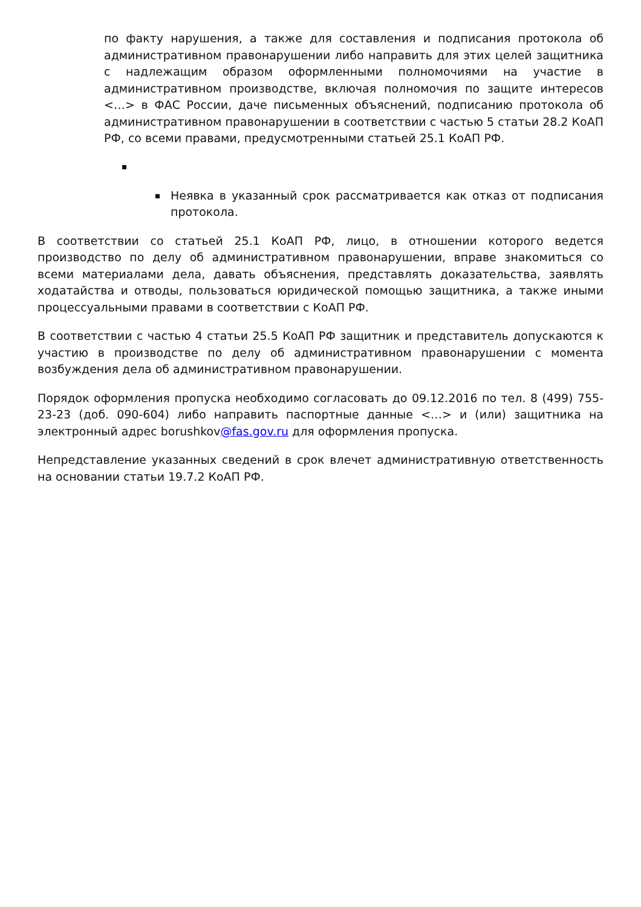по факту нарушения, а также для составления и подписания протокола об административном правонарушении либо направить для этих целей защитника с надлежащим образом оформленными полномочиями на участие в административном производстве, включая полномочия по защите интересов <…> в ФАС России, даче письменных объяснений, подписанию протокола об административном правонарушении в соответствии с частью 5 статьи 28.2 КоАП РФ, со всеми правами, предусмотренными статьей 25.1 КоАП РФ.
Неявка в указанный срок рассматривается как отказ от подписания протокола.
В соответствии со статьей 25.1 КоАП РФ, лицо, в отношении которого ведется производство по делу об административном правонарушении, вправе знакомиться со всеми материалами дела, давать объяснения, представлять доказательства, заявлять ходатайства и отводы, пользоваться юридической помощью защитника, а также иными процессуальными правами в соответствии с КоАП РФ.
В соответствии с частью 4 статьи 25.5 КоАП РФ защитник и представитель допускаются к участию в производстве по делу об административном правонарушении с момента возбуждения дела об административном правонарушении.
Порядок оформления пропуска необходимо согласовать до 09.12.2016 по тел. 8 (499) 755-23-23 (доб. 090-604) либо направить паспортные данные <…> и (или) защитника на электронный адрес borushkov@fas.gov.ru для оформления пропуска.
Непредставление указанных сведений в срок влечет административную ответственность на основании статьи 19.7.2 КоАП РФ.